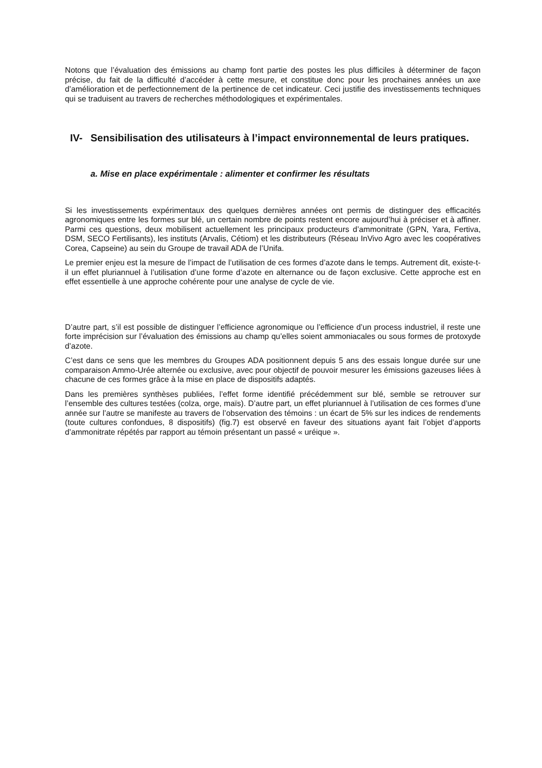Notons que l’évaluation des émissions au champ font partie des postes les plus difficiles à déterminer de façon précise, du fait de la difficulté d’accéder à cette mesure, et constitue donc pour les prochaines années un axe d’amélioration et de perfectionnement de la pertinence de cet indicateur. Ceci justifie des investissements techniques qui se traduisent au travers de recherches méthodologiques et expérimentales.
IV- Sensibilisation des utilisateurs à l’impact environnemental de leurs pratiques.
a. Mise en place expérimentale : alimenter et confirmer les résultats
Si les investissements expérimentaux des quelques dernières années ont permis de distinguer des efficacités agronomiques entre les formes sur blé, un certain nombre de points restent encore aujourd’hui à préciser et à affiner. Parmi ces questions, deux mobilisent actuellement les principaux producteurs d’ammonitrate (GPN, Yara, Fertiva, DSM, SECO Fertilisants), les instituts (Arvalis, Cétiom) et les distributeurs (Réseau InVivo Agro avec les coopératives Corea, Capseine) au sein du Groupe de travail ADA de l’Unifa.
Le premier enjeu est la mesure de l’impact de l’utilisation de ces formes d’azote dans le temps. Autrement dit, existe-t-il un effet pluriannuel à l’utilisation d’une forme d’azote en alternance ou de façon exclusive. Cette approche est en effet essentielle à une approche cohérente pour une analyse de cycle de vie.
D’autre part, s’il est possible de distinguer l’efficience agronomique ou l’efficience d’un process industriel, il reste une forte imprécision sur l’évaluation des émissions au champ qu’elles soient ammoniacales ou sous formes de protoxyde d’azote.
C’est dans ce sens que les membres du Groupes ADA positionnent depuis 5 ans des essais longue durée sur une comparaison Ammo-Urée alternée ou exclusive, avec pour objectif de pouvoir mesurer les émissions gazeuses liées à chacune de ces formes grâce à la mise en place de dispositifs adaptés.
Dans les premières synthèses publiées, l’effet forme identifié précédemment sur blé, semble se retrouver sur l’ensemble des cultures testées (colza, orge, maïs). D’autre part, un effet pluriannuel à l’utilisation de ces formes d’une année sur l’autre se manifeste au travers de l’observation des témoins : un écart de 5% sur les indices de rendements (toute cultures confondues, 8 dispositifs) (fig.7) est observé en faveur des situations ayant fait l’objet d’apports d’ammonitrate répétés par rapport au témoin présentant un passé « uréique ».